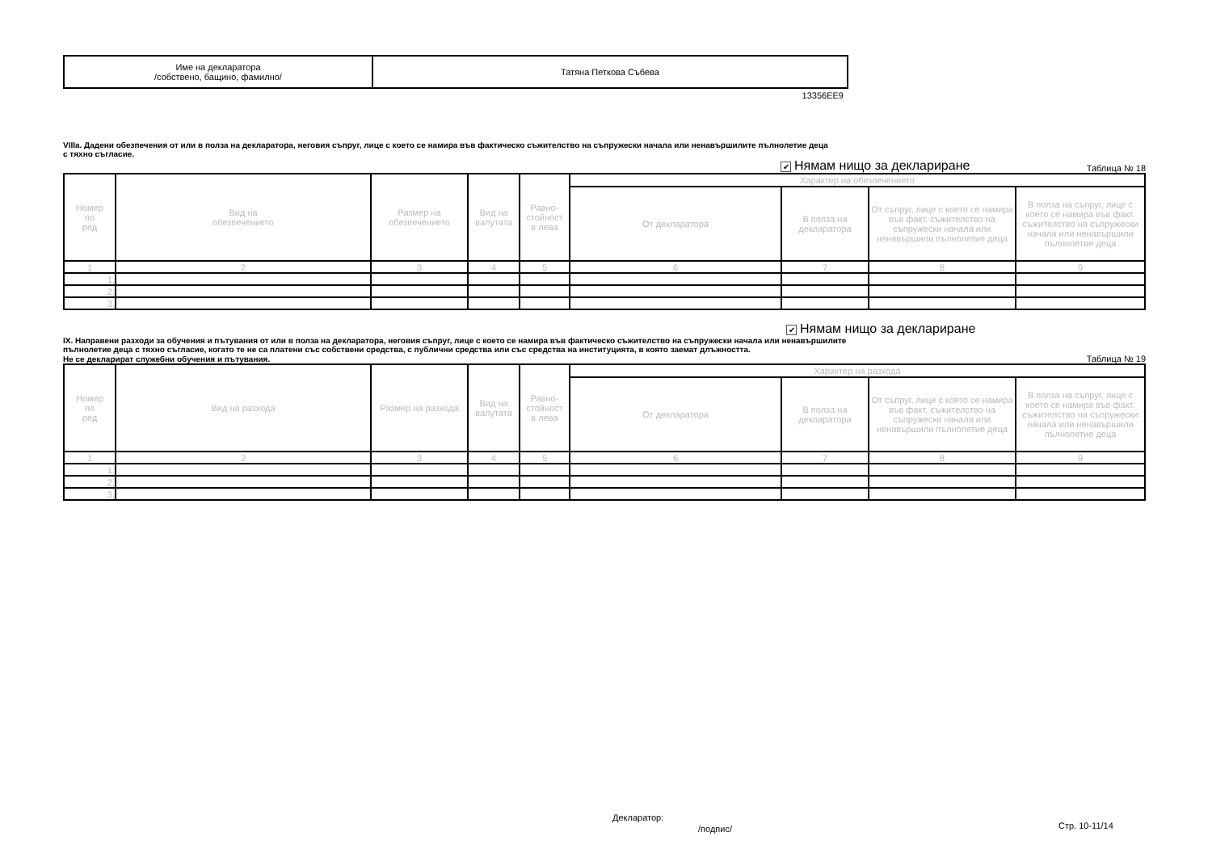| Име на декларатора /собствено, бащино, фамилно/ | Татяна Петкова Събева |
13356EE9
VIIIa. Дадени обезпечения от или в полза на декларатора, неговия съпруг, лице с което се намира във фактическо съжителство на съпружески начала или ненавършилите пълнолетие деца
с тяхно съгласие.
✔ Нямам нищо за деклариране Таблица № 18
| Номер по ред | Вид на обезпечението | Размер на обезпечението | Вид на валутата | Равно- стойност в лева | Характер на обезпечението | | | |
| --- | --- | --- | --- | --- | --- | --- | --- | --- |
| | | | | | От декларатора | В полза на декларатора | От съпруг, лице с което се намира във факт. съжителство на съпружески начала или ненавършили пълнолетие деца | В полза на съпруг, лице с което се намира във факт. съжителство на съпружески начала или ненавършили пълнолетие деца |
| 1 | 2 | 3 | 4 | 5 | 6 | 7 | 8 | 9 |
| 1. | | | | | | | | |
| 2. | | | | | | | | |
| 3. | | | | | | | | |
✔ Нямам нищо за деклариране
IX. Направени разходи за обучения и пътувания от или в полза на декларатора, неговия съпруг, лице с което се намира във фактическо съжителство на съпружески начала или ненавършилите
пълнолетие деца с тяхно съгласие, когато те не са платени със собствени средства, с публични средства или със средства на институцията, в която заемат длъжността.
Не се декларират служебни обучения и пътувания.
Таблица № 19
| Номер по ред | Вид на разхода | Размер на разхода | Вид на валутата | Равно- стойност в лева | Характер на разхода | | | |
| --- | --- | --- | --- | --- | --- | --- | --- | --- |
| | | | | | От декларатора | В полза на декларатора | От съпруг, лице с което се намира във факт. съжителство на съпружески начала или ненавършили пълнолетие деца | В полза на съпруг, лице с което се намира във факт. съжителство на съпружески начала или ненавършили пълнолетие деца |
| 1 | 2 | 3 | 4 | 5 | 6 | 7 | 8 | 9 |
| 1. | | | | | | | | |
| 2. | | | | | | | | |
| 3. | | | | | | | | |
Декларатор:
Стр. 10-11/14
/подпис/